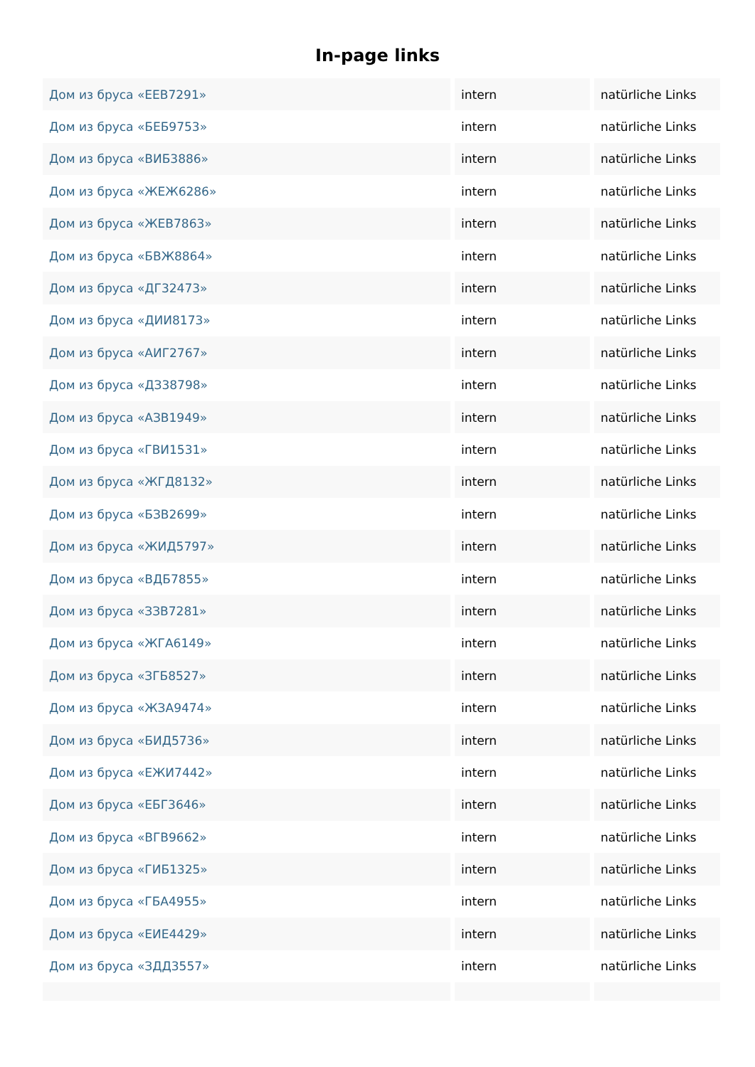In-page links
| Дом из бруса «ЕЕВ7291» | intern | natürliche Links |
| Дом из бруса «БЕБ9753» | intern | natürliche Links |
| Дом из бруса «ВИБ3886» | intern | natürliche Links |
| Дом из бруса «ЖЕЖ6286» | intern | natürliche Links |
| Дом из бруса «ЖЕВ7863» | intern | natürliche Links |
| Дом из бруса «БВЖ8864» | intern | natürliche Links |
| Дом из бруса «ДГ32473» | intern | natürliche Links |
| Дом из бруса «ДИИ8173» | intern | natürliche Links |
| Дом из бруса «АИГ2767» | intern | natürliche Links |
| Дом из бруса «ДЗ38798» | intern | natürliche Links |
| Дом из бруса «АЗВ1949» | intern | natürliche Links |
| Дом из бруса «ГВИ1531» | intern | natürliche Links |
| Дом из бруса «ЖГД8132» | intern | natürliche Links |
| Дом из бруса «БЗВ2699» | intern | natürliche Links |
| Дом из бруса «ЖИД5797» | intern | natürliche Links |
| Дом из бруса «ВДБ7855» | intern | natürliche Links |
| Дом из бруса «ЗЗВ7281» | intern | natürliche Links |
| Дом из бруса «ЖГА6149» | intern | natürliche Links |
| Дом из бруса «ЗГБ8527» | intern | natürliche Links |
| Дом из бруса «ЖЗА9474» | intern | natürliche Links |
| Дом из бруса «БИД5736» | intern | natürliche Links |
| Дом из бруса «ЕЖИ7442» | intern | natürliche Links |
| Дом из бруса «ЕБГ3646» | intern | natürliche Links |
| Дом из бруса «ВГВ9662» | intern | natürliche Links |
| Дом из бруса «ГИБ1325» | intern | natürliche Links |
| Дом из бруса «ГБА4955» | intern | natürliche Links |
| Дом из бруса «ЕИЕ4429» | intern | natürliche Links |
| Дом из бруса «ЗДД3557» | intern | natürliche Links |